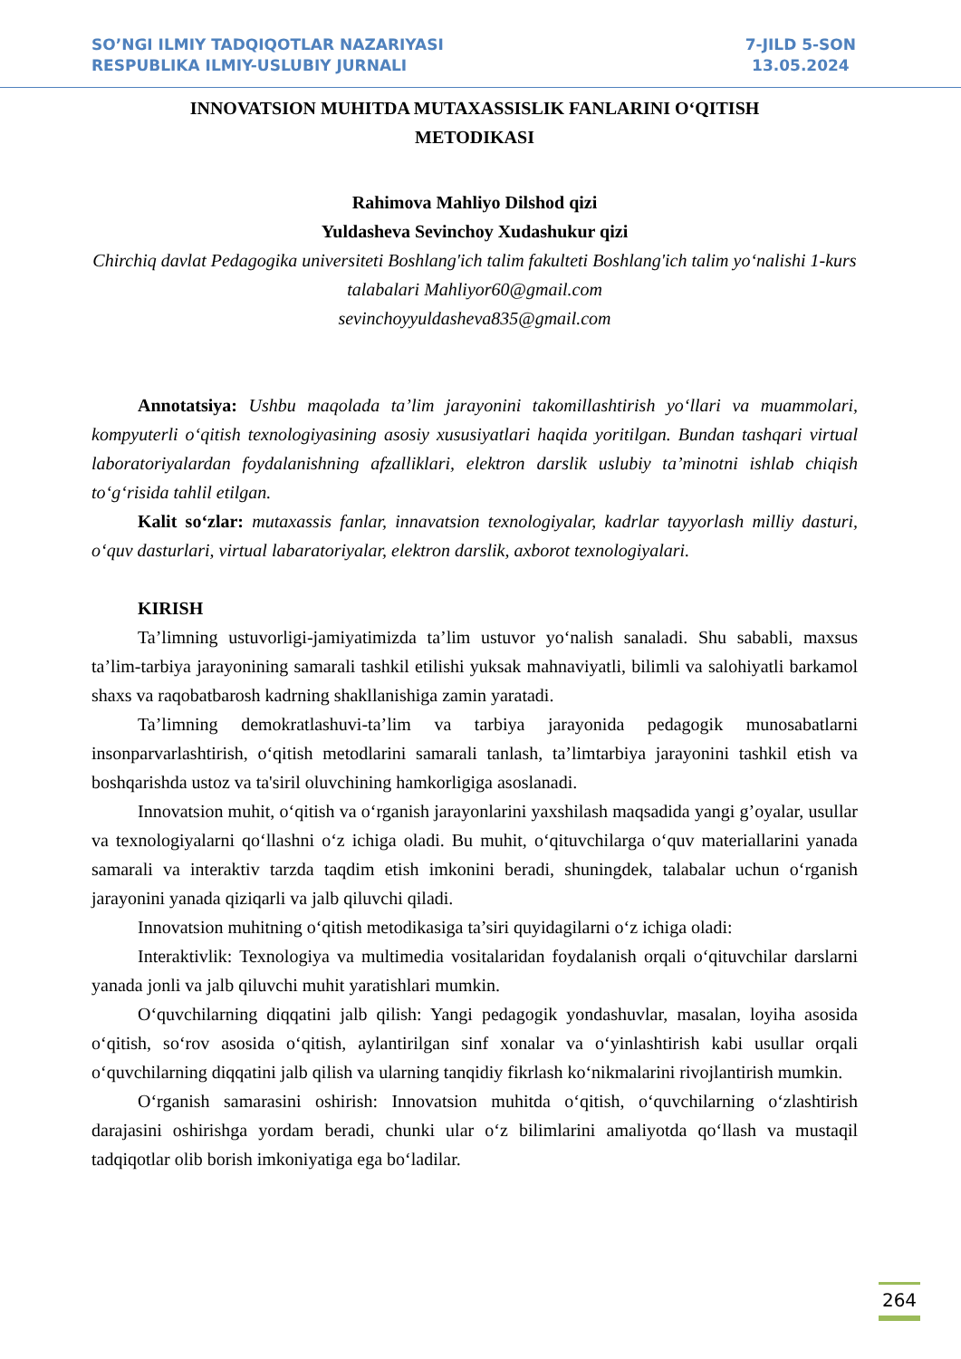SO’NGI ILMIY TADQIQOTLAR NAZARIYASI
RESPUBLIKA ILMIY-USLUBIY JURNALI
7-JILD 5-SON
13.05.2024
INNOVATSION MUHITDA MUTAXASSISLIK FANLARINI O‘QITISH
METODIKASI
Rahimova Mahliyo Dilshod qizi
Yuldasheva Sevinchoy Xudashukur qizi
Chirchiq davlat Pedagogika universiteti Boshlang'ich talim fakulteti Boshlang'ich talim yo‘nalishi 1-kurs talabalari Mahliyor60@gmail.com
sevinchoyyuldasheva835@gmail.com
Annotatsiya: Ushbu maqolada ta’lim jarayonini takomillashtirish yo‘llari va muammolari, kompyuterli o‘qitish texnologiyasining asosiy xususiyatlari haqida yoritilgan. Bundan tashqari virtual laboratoriyalardan foydalanishning afzalliklari, elektron darslik uslubiy ta’minotni ishlab chiqish to‘g‘risida tahlil etilgan.
Kalit so‘zlar: mutaxassis fanlar, innavatsion texnologiyalar, kadrlar tayyorlash milliy dasturi, o‘quv dasturlari, virtual labaratoriyalar, elektron darslik, axborot texnologiyalari.
KIRISH
Ta’limning ustuvorligi-jamiyatimizda ta’lim ustuvor yo‘nalish sanaladi. Shu sababli, maxsus ta’lim-tarbiya jarayonining samarali tashkil etilishi yuksak mahnaviyatli, bilimli va salohiyatli barkamol shaxs va raqobatbarosh kadrning shakllanishiga zamin yaratadi.
Ta’limning demokratlashuvi-ta’lim va tarbiya jarayonida pedagogik munosabatlarni insonparvarlashtirish, o‘qitish metodlarini samarali tanlash, ta’limtarbiya jarayonini tashkil etish va boshqarishda ustoz va ta'siril oluvchining hamkorligiga asoslanadi.
Innovatsion muhit, o‘qitish va o‘rganish jarayonlarini yaxshilash maqsadida yangi g’oyalar, usullar va texnologiyalarni qo‘llashni o‘z ichiga oladi. Bu muhit, o‘qituvchilarga o‘quv materiallarini yanada samarali va interaktiv tarzda taqdim etish imkonini beradi, shuningdek, talabalar uchun o‘rganish jarayonini yanada qiziqarli va jalb qiluvchi qiladi.
Innovatsion muhitning o‘qitish metodikasiga ta’siri quyidagilarni o‘z ichiga oladi:
Interaktivlik: Texnologiya va multimedia vositalaridan foydalanish orqali o‘qituvchilar darslarni yanada jonli va jalb qiluvchi muhit yaratishlari mumkin.
O‘quvchilarning diqqatini jalb qilish: Yangi pedagogik yondashuvlar, masalan, loyiha asosida o‘qitish, so‘rov asosida o‘qitish, aylantirilgan sinf xonalar va o‘yinlashtirish kabi usullar orqali o‘quvchilarning diqqatini jalb qilish va ularning tanqidiy fikrlash ko‘nikmalarini rivojlantirish mumkin.
O‘rganish samarasini oshirish: Innovatsion muhitda o‘qitish, o‘quvchilarning o‘zlashtirish darajasini oshirishga yordam beradi, chunki ular o‘z bilimlarini amaliyotda qo‘llash va mustaqil tadqiqotlar olib borish imkoniyatiga ega bo‘ladilar.
264